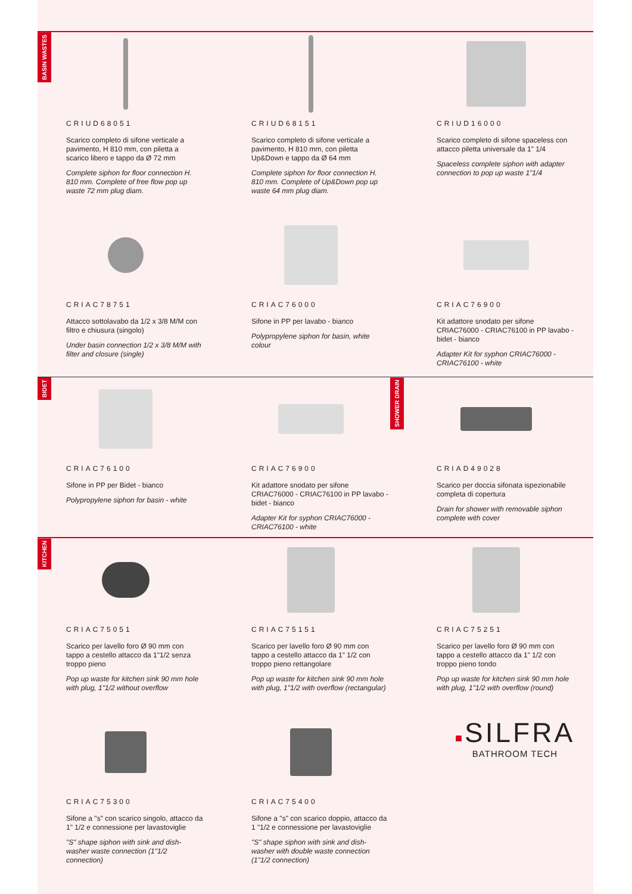BASIN WASTES
CRIUD68051
Scarico completo di sifone verticale a pavimento, H 810 mm, con piletta a scarico libero e tappo da Ø 72 mm
Complete siphon for floor connection H. 810 mm. Complete of free flow pop up waste 72 mm plug diam.
CRIUD68151
Scarico completo di sifone verticale a pavimento, H 810 mm, con piletta Up&Down e tappo da Ø 64 mm
Complete siphon for floor connection H. 810 mm. Complete of Up&Down pop up waste 64 mm plug diam.
CRIUD16000
Scarico completo di sifone spaceless con attacco piletta universale da 1" 1/4
Spaceless complete siphon with adapter connection to pop up waste 1"1/4
CRIAC78751
Attacco sottolavabo da 1/2 x 3/8 M/M con filtro e chiusura (singolo)
Under basin connection 1/2 x 3/8 M/M with filter and closure (single)
CRIAC76000
Sifone in PP per lavabo - bianco
Polypropylene siphon for basin, white colour
CRIAC76900
Kit adattore snodato per sifone CRIAC76000 - CRIAC76100 in PP lavabo - bidet - bianco
Adapter Kit for syphon CRIAC76000 - CRIAC76100 - white
BIDET
CRIAC76100
Sifone in PP per Bidet - bianco
Polypropylene siphon for basin - white
CRIAC76900
Kit adattore snodato per sifone CRIAC76000 - CRIAC76100 in PP lavabo - bidet - bianco
Adapter Kit for syphon CRIAC76000 - CRIAC76100 - white
SHOWER DRAIN
CRIAD49028
Scarico per doccia sifonata ispezionabile completa di copertura
Drain for shower with removable siphon complete with cover
KITCHEN
CRIAC75051
Scarico per lavello foro Ø 90 mm con tappo a cestello attacco da 1"1/2 senza troppo pieno
Pop up waste for kitchen sink 90 mm hole with plug, 1"1/2 without overflow
CRIAC75151
Scarico per lavello foro Ø 90 mm con tappo a cestello attacco da 1" 1/2 con troppo pieno rettangolare
Pop up waste for kitchen sink 90 mm hole with plug, 1"1/2 with overflow (rectangular)
CRIAC75251
Scarico per lavello foro Ø 90 mm con tappo a cestello attacco da 1" 1/2 con troppo pieno tondo
Pop up waste for kitchen sink 90 mm hole with plug, 1"1/2 with overflow (round)
CRIAC75300
Sifone a "s" con scarico singolo, attacco da 1" 1/2 e connessione per lavastoviglie
"S" shape siphon with sink and dish-washer waste connection (1"1/2 connection)
CRIAC75400
Sifone a "s" con scarico doppio, attacco da 1 "1/2 e connessione per lavastoviglie
"S" shape siphon with sink and dish-washer with double waste connection (1"1/2 connection)
■SILFRA
BATHROOM TECH